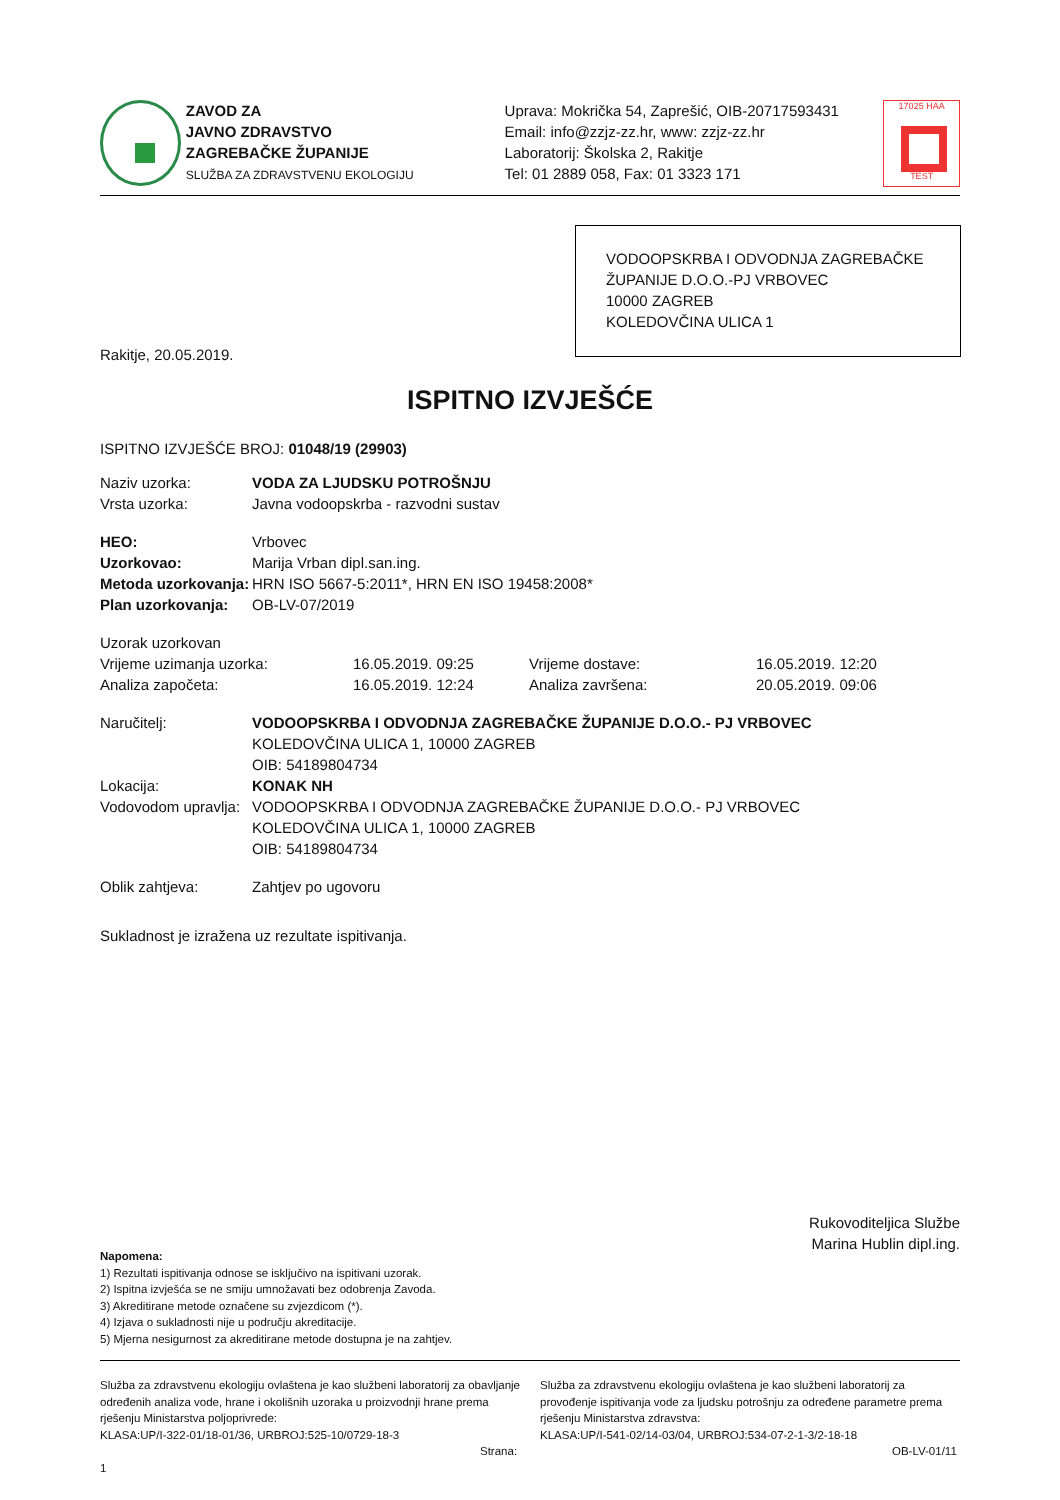ZAVOD ZA
JAVNO ZDRAVSTVO
ZAGREBAČKE ŽUPANIJE
SLUŽBA ZA ZDRAVSTVENU EKOLOGIJU
Uprava: Mokrička 54, Zaprešić, OIB-20717593431
Email: info@zzjz-zz.hr, www: zzjz-zz.hr
Laboratorij: Školska 2, Rakitje
Tel: 01 2889 058, Fax: 01 3323 171
17025 HAA
TEST
VODOOPSKRBA I ODVODNJA ZAGREBAČKE ŽUPANIJE D.O.O.-PJ VRBOVEC
10000 ZAGREB
KOLEDOVČINA ULICA 1
Rakitje, 20.05.2019.
ISPITNO IZVJEŠĆE
ISPITNO IZVJEŠĆE BROJ: 01048/19 (29903)
| Naziv uzorka: | VODA ZA LJUDSKU POTROŠNJU |
| Vrsta uzorka: | Javna vodoopskrba - razvodni sustav |
| HEO: | Vrbovec |
| Uzorkovao: | Marija Vrban dipl.san.ing. |
| Metoda uzorkovanja: | HRN ISO 5667-5:2011*, HRN EN ISO 19458:2008* |
| Plan uzorkovanja: | OB-LV-07/2019 |
| Uzorak uzorkovan | | | |
| Vrijeme uzimanja uzorka: | 16.05.2019. 09:25 | Vrijeme dostave: | 16.05.2019. 12:20 |
| Analiza započeta: | 16.05.2019. 12:24 | Analiza završena: | 20.05.2019. 09:06 |
| Naručitelj: | VODOOPSKRBA I ODVODNJA ZAGREBAČKE ŽUPANIJE D.O.O.- PJ VRBOVEC KOLEDOVČINA ULICA 1, 10000 ZAGREB OIB: 54189804734 |
| Lokacija: | KONAK NH |
| Vodovodom upravlja: | VODOOPSKRBA I ODVODNJA ZAGREBAČKE ŽUPANIJE D.O.O.- PJ VRBOVEC KOLEDOVČINA ULICA 1, 10000 ZAGREB OIB: 54189804734 |
| Oblik zahtjeva: | Zahtjev po ugovoru |
Sukladnost je izražena uz rezultate ispitivanja.
Rukovoditeljica Službe
Marina Hublin dipl.ing.
Napomena:
1) Rezultati ispitivanja odnose se isključivo na ispitivani uzorak.
2) Ispitna izvješća se ne smiju umnožavati bez odobrenja Zavoda.
3) Akreditirane metode označene su zvjezdicom (*).
4) Izjava o sukladnosti nije u području akreditacije.
5) Mjerna nesigurnost za akreditirane metode dostupna je na zahtjev.
Služba za zdravstvenu ekologiju ovlaštena je kao službeni laboratorij za obavljanje određenih analiza vode, hrane i okolišnih uzoraka u proizvodnji hrane prema rješenju Ministarstva poljoprivrede:
KLASA:UP/I-322-01/18-01/36, URBROJ:525-10/0729-18-3
Strana: 1
Služba za zdravstvenu ekologiju ovlaštena je kao službeni laboratorij za provođenje ispitivanja vode za ljudsku potrošnju za određene parametre prema rješenju Ministarstva zdravstva:
KLASA:UP/I-541-02/14-03/04, URBROJ:534-07-2-1-3/2-18-18
OB-LV-01/11